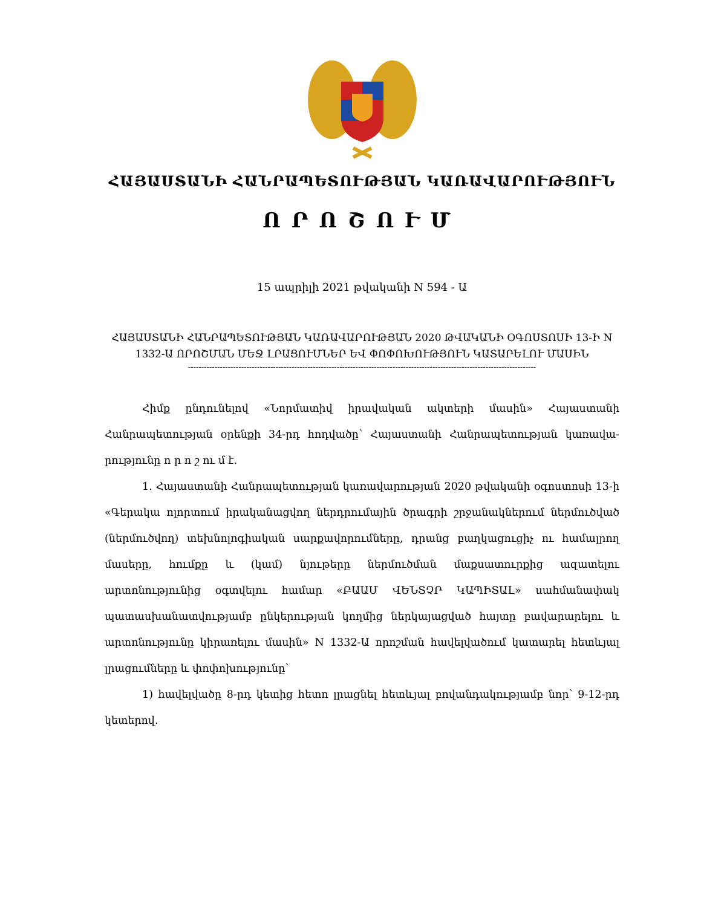ՀԱՅԱՍՏԱՆԻ ՀԱՆՐԱՊԵՏՈՒԹՅԱՆ ԿԱՌԱՎԱՐՈՒԹՅՈՒՆ
ՈՐՈՇՈՒՄ
15 ապրիլի 2021 թվականի N 594 - Ա
ՀԱՅԱՍՏԱՆԻ ՀԱՆՐԱՊԵՏՈՒԹՅԱՆ ԿԱՌԱՎԱՐՈՒԹՅԱՆ 2020 ԹՎԱԿԱՆԻ ՕԳՈՍՏՈՍԻ 13-Ի N 1332-Ա ՈՐՈՇՄԱՆ ՄԵՋ ԼՐԱՑՈՒՄՆԵՐ ԵՎ ՓՈՓՈԽՈՒԹՅՈՒՆ ԿԱՏԱՐԵԼՈՒ ՄԱՍԻՆ
-----------------------------------------------------------------------------------------------------------------------------------
Հիմք ընդունելով «Նորմատիվ իրավական ակտերի մասին» Հայաստանի Հանրապետության օրենքի 34-րդ հոդվածը՝ Հայաստանի Հանրապետության կառավա-րությունը ո ր ո շ ու մ է.
1. Հայաստանի Հանրապետության կառավարության 2020 թվականի օգոստոսի 13-ի «Գերակա ոլորտում իրականացվող ներդրումային ծրագրի շրջանակներում ներմուծված (ներմուծվող) տեխնոլոգիական սարքավորումները, դրանց բաղկացուցիչ ու համալրող մասերը, հումքը և (կամ) նյութերը ներմուծման մաքսատուրքից ազատելու արտոնությունից օգտվելու համար «ԲԱԱՄ ՎԵՆՏՉՐ ԿԱՊԻՏԱԼ» սահմանափակ պատասխանատվությամբ ընկերության կողմից ներկայացված հայտը բավարարելու և արտոնությունը կիրառելու մասին» N 1332-Ա որոշման հավելվածում կատարել հետևյալ լրացումները և փոփոխությունը՝
1) հավելվածը 8-րդ կետից հետո լրացնել հետևյալ բովանդակությամբ նոր՝ 9-12-րդ կետերով.